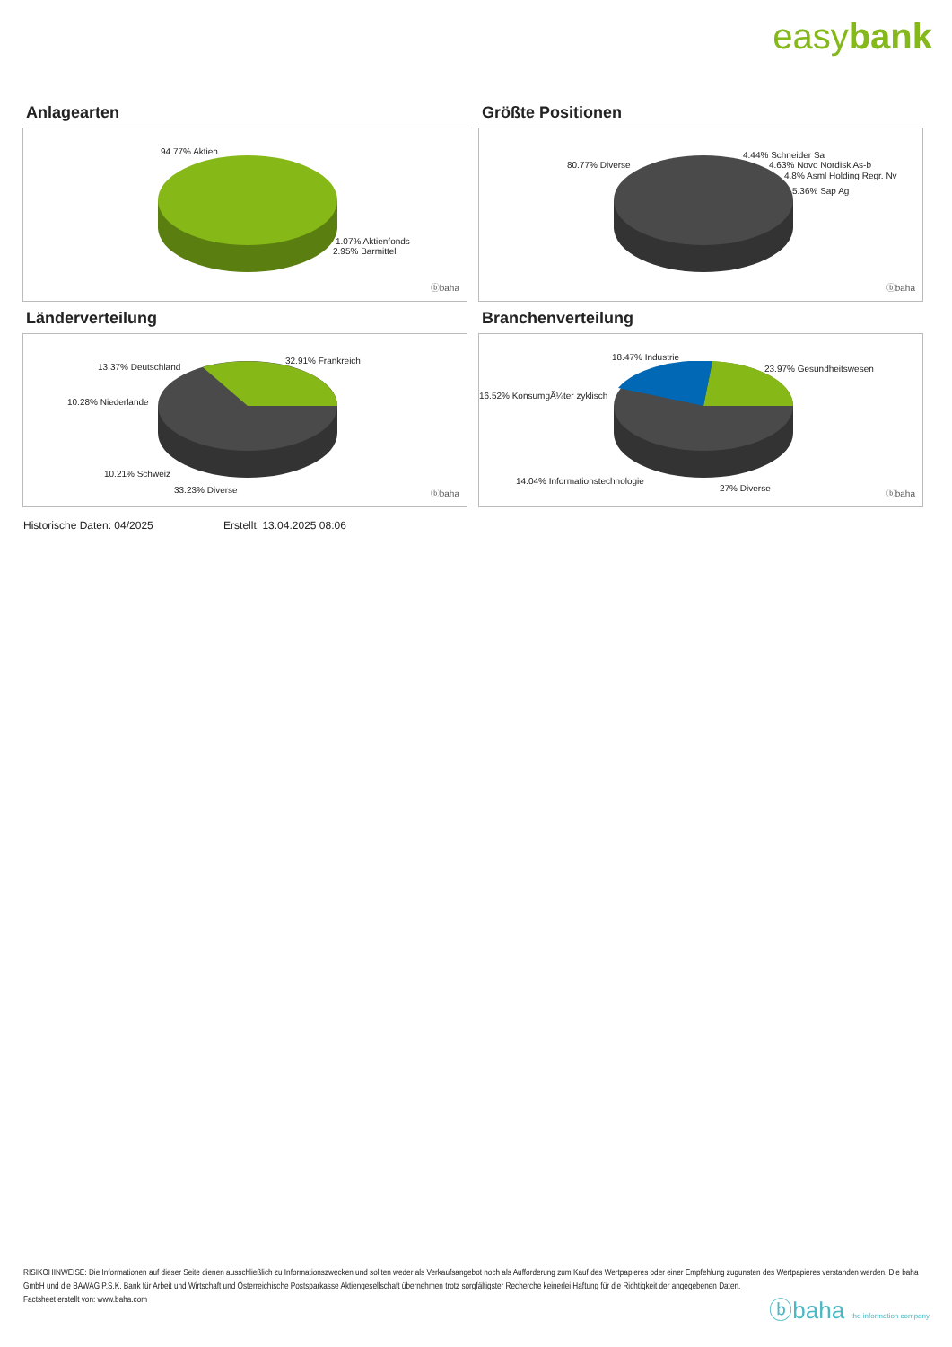easybank
Anlagearten
94.77% Aktien
1.07% Aktienfonds
2.95% Barmittel
ⓑbaha
Größte Positionen
80.77% Diverse
4.44% Schneider Sa
4.63% Novo Nordisk As-b
4.8% Asml Holding Regr. Nv
5.36% Sap Ag
ⓑbaha
Länderverteilung
32.91% Frankreich
13.37% Deutschland
10.28% Niederlande
10.21% Schweiz
33.23% Diverse ⓑbaha
Branchenverteilung
18.47% Industrie
23.97% Gesundheitswesen
16.52% KonsumgÃ¼ter zyklisch
14.04% Informationstechnologie
27% Diverse
ⓑbaha
Historische Daten: 04/2025 Erstellt: 13.04.2025 08:06
RISIKOHINWEISE: Die Informationen auf dieser Seite dienen ausschließlich zu Informationszwecken und sollten weder als Verkaufsangebot noch als Aufforderung zum Kauf des Wertpapieres oder einer Empfehlung zugunsten des Wertpapieres verstanden werden. Die baha GmbH und die BAWAG P.S.K. Bank für Arbeit und Wirtschaft und Österreichische Postsparkasse Aktiengesellschaft übernehmen trotz sorgfältigster Recherche keinerlei Haftung für die Richtigkeit der angegebenen Daten.
Factsheet erstellt von: www.baha.com
ⓑbaha the information company